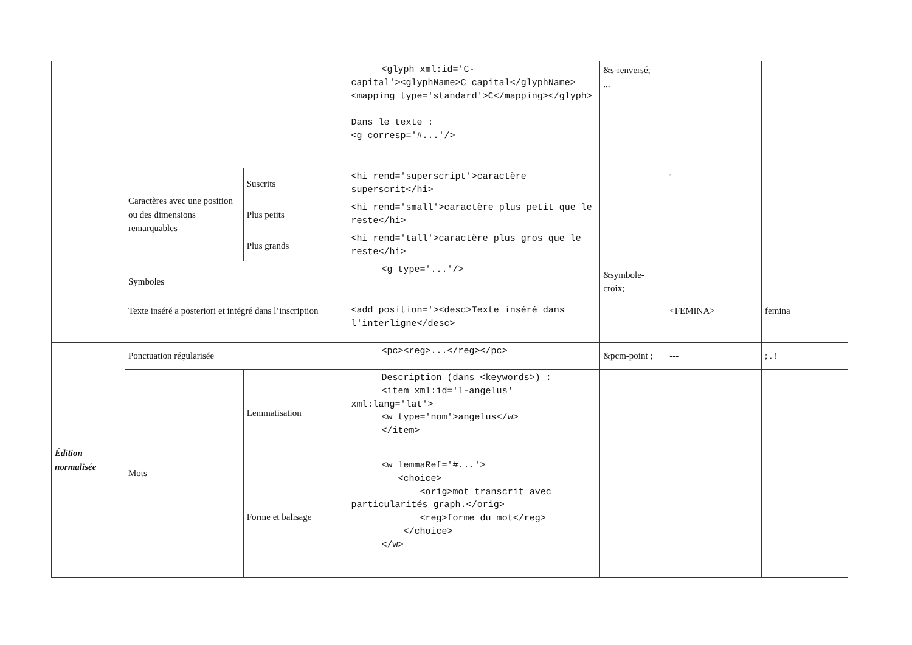| | | | <glyph xml:id='C- capital'><glyphName>C capital</glyphName><mapping type='standard'>C</mapping></glyph> Dans le texte : <g corresp='#...'/> | &s-renversé; ... | | |
| | Caractères avec une position ou des dimensions remarquables | Suscrits | <hi rend='superscript'>caractère superscrit</hi> | | <sup>a</sup> | |
| | | Plus petits | <hi rend='small'>caractère plus petit que le reste</hi> | | | |
| | | Plus grands | <hi rend='tall'>caractère plus gros que le reste</hi> | | | |
| | Symboles | | <g type='...'/> | &symbole-croix; | | |
| | Texte inséré a posteriori et intégré dans l’inscription | | <add position='><desc>Texte inséré dans l'interligne</desc> | | <FEMINA> | femina |
| Édition normalisée | Ponctuation régularisée | | <pc><reg>...</reg></pc> | &pcm-point ; | --- | ; . ! |
| | Mots | Lemmatisation | Description (dans <keywords>) : <item xml:id='l-angelus' xml:lang='lat'> <w type='nom'>angelus</w> </item> | | | |
| | | Forme et balisage | <w lemmaRef='#...'> <choice> <orig>mot transcrit avec particularités graph.</orig> <reg>forme du mot</reg> </choice> </w> | | | |